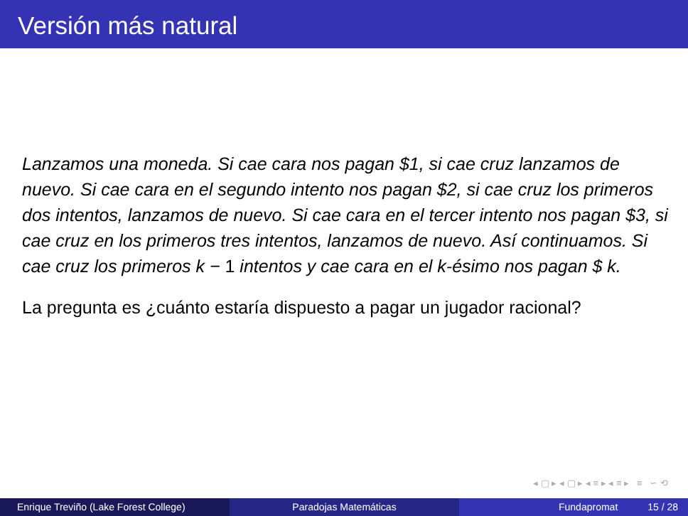Versión más natural
Lanzamos una moneda. Si cae cara nos pagan $1, si cae cruz lanzamos de nuevo. Si cae cara en el segundo intento nos pagan $2, si cae cruz los primeros dos intentos, lanzamos de nuevo. Si cae cara en el tercer intento nos pagan $3, si cae cruz en los primeros tres intentos, lanzamos de nuevo. Así continuamos. Si cae cruz los primeros k − 1 intentos y cae cara en el k-ésimo nos pagan $ k.
La pregunta es ¿cuánto estaría dispuesto a pagar un jugador racional?
◂ ▢ ▸ ◂ ▢ ▸ ◂ ≡ ▸ ◂ ≡ ▸ ≡ ∽ ⟲
Enrique Treviño (Lake Forest College) Paradojas Matemáticas Fundapromat 15 / 28